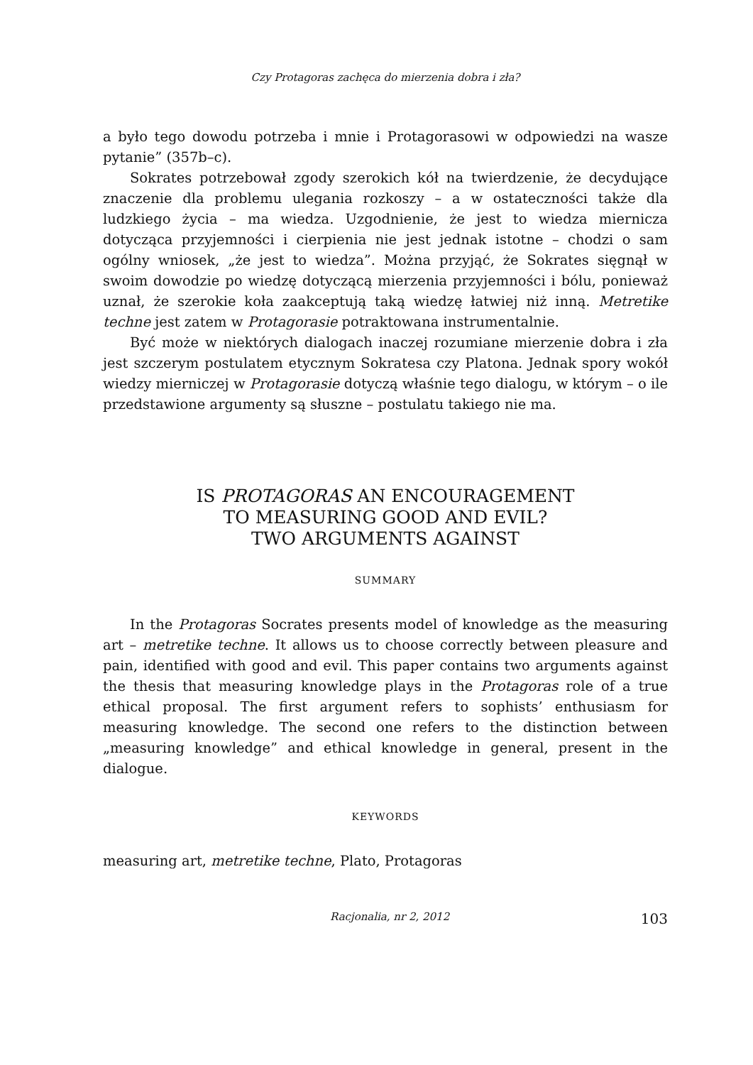Czy Protagoras zachęca do mierzenia dobra i zła?
a było tego dowodu potrzeba i mnie i Protagorasowi w odpowiedzi na wasze pytanie” (357b–c).
Sokrates potrzebował zgody szerokich kół na twierdzenie, że decydujące znaczenie dla problemu ulegania rozkoszy – a w ostateczności także dla ludzkiego życia – ma wiedza. Uzgodnienie, że jest to wiedza miernicza dotycząca przyjemności i cierpienia nie jest jednak istotne – chodzi o sam ogólny wniosek, „że jest to wiedza”. Można przyjąć, że Sokrates sięgnął w swoim dowodzie po wiedzę dotyczącą mierzenia przyjemności i bólu, ponieważ uznał, że szerokie koła zaakceptują taką wiedzę łatwiej niż inną. Metretike techne jest zatem w Protagorasie potraktowana instrumentalnie.
Być może w niektórych dialogach inaczej rozumiane mierzenie dobra i zła jest szczerym postulatem etycznym Sokratesa czy Platona. Jednak spory wokół wiedzy mierniczej w Protagorasie dotyczą właśnie tego dialogu, w którym – o ile przedstawione argumenty są słuszne – postulatu takiego nie ma.
IS PROTAGORAS AN ENCOURAGEMENT
TO MEASURING GOOD AND EVIL?
TWO ARGUMENTS AGAINST
SUMMARY
In the Protagoras Socrates presents model of knowledge as the measuring art – metretike techne. It allows us to choose correctly between pleasure and pain, identified with good and evil. This paper contains two arguments against the thesis that measuring knowledge plays in the Protagoras role of a true ethical proposal. The first argument refers to sophists’ enthusiasm for measuring knowledge. The second one refers to the distinction between „measuring knowledge” and ethical knowledge in general, present in the dialogue.
KEYWORDS
measuring art, metretike techne, Plato, Protagoras
Racjonalia, nr 2, 2012 103